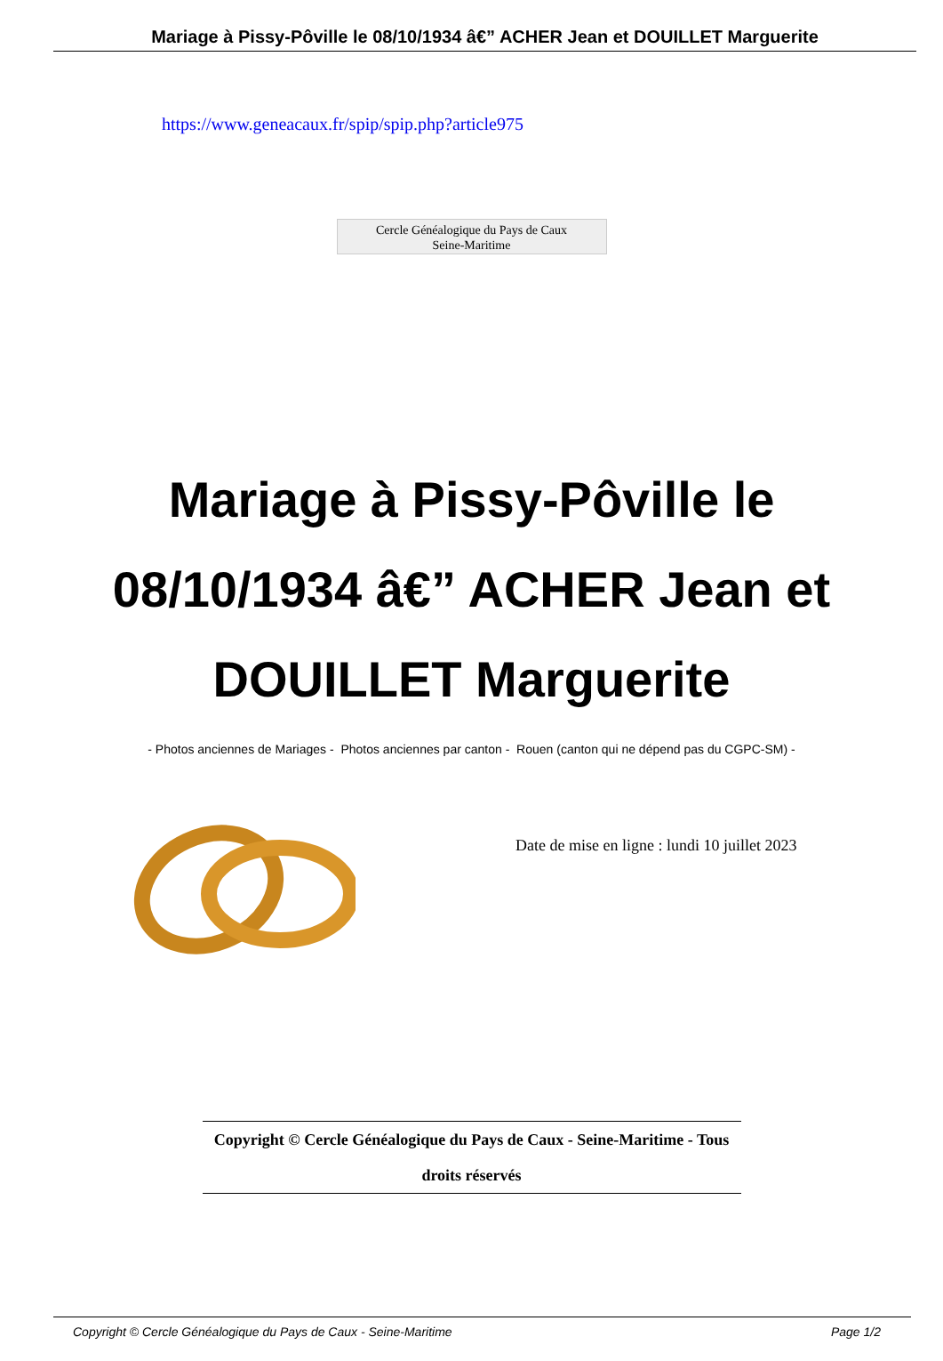Mariage à Pissy-Pôville le 08/10/1934 â€” ACHER Jean et DOUILLET Marguerite
https://www.geneacaux.fr/spip/spip.php?article975
Cercle Généalogique du Pays de Caux
Seine-Maritime
Mariage à Pissy-Pôville le 08/10/1934 â€” ACHER Jean et DOUILLET Marguerite
- Photos anciennes de Mariages - Photos anciennes par canton - Rouen (canton qui ne dépend pas du CGPC-SM) -
Date de mise en ligne : lundi 10 juillet 2023
Copyright © Cercle Généalogique du Pays de Caux - Seine-Maritime - Tous
droits réservés
Copyright © Cercle Généalogique du Pays de Caux - Seine-Maritime Page 1/2